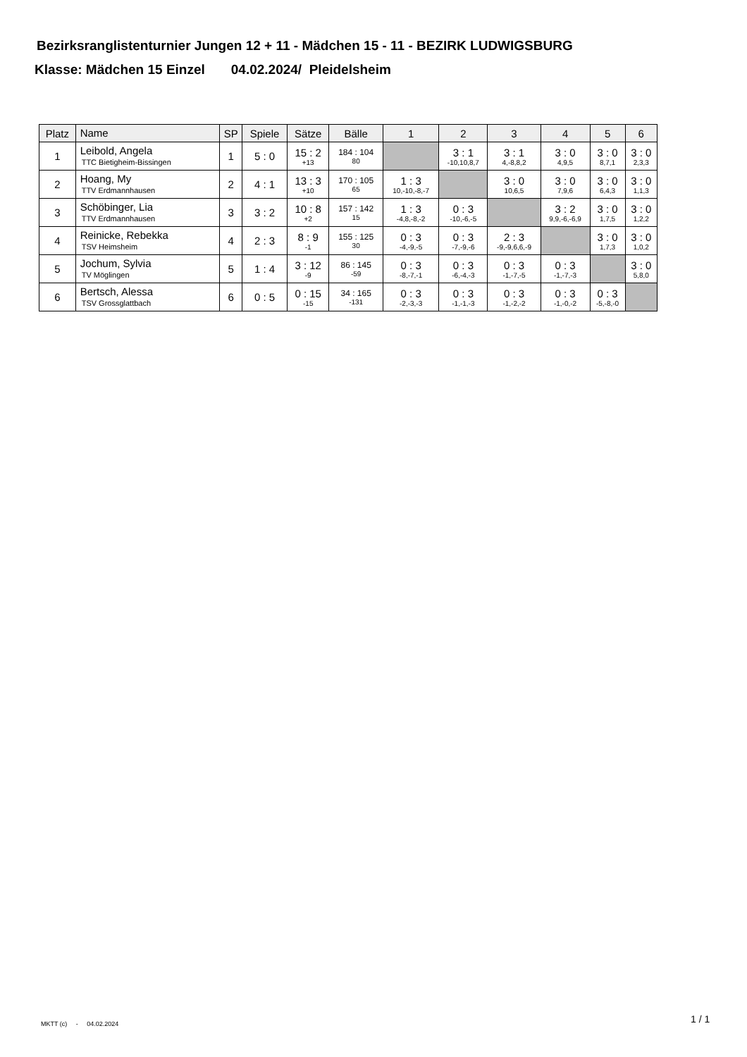Bezirksranglistenturnier Jungen 12 + 11 - Mädchen 15 - 11 - BEZIRK LUDWIGSBURG
Klasse: Mädchen 15 Einzel 04.02.2024/ Pleidelsheim
| Platz | Name | SP | Spiele | Sätze | Bälle | 1 | 2 | 3 | 4 | 5 | 6 |
| --- | --- | --- | --- | --- | --- | --- | --- | --- | --- | --- | --- |
| 1 | Leibold, Angela TTC Bietigheim-Bissingen | 1 | 5 : 0 | 15 : 2 +13 | 184 : 104 80 | | 3 : 1 -10,10,8,7 | 3 : 1 4,-8,8,2 | 3 : 0 4,9,5 | 3 : 0 8,7,1 | 3 : 0 2,3,3 |
| 2 | Hoang, My TTV Erdmannhausen | 2 | 4 : 1 | 13 : 3 +10 | 170 : 105 65 | 1 : 3 10,-10,-8,-7 | | 3 : 0 10,6,5 | 3 : 0 7,9,6 | 3 : 0 6,4,3 | 3 : 0 1,1,3 |
| 3 | Schöbinger, Lia TTV Erdmannhausen | 3 | 3 : 2 | 10 : 8 +2 | 157 : 142 15 | 1 : 3 -4,8,-8,-2 | 0 : 3 -10,-6,-5 | | 3 : 2 9,9,-6,-6,9 | 3 : 0 1,7,5 | 3 : 0 1,2,2 |
| 4 | Reinicke, Rebekka TSV Heimsheim | 4 | 2 : 3 | 8 : 9 -1 | 155 : 125 30 | 0 : 3 -4,-9,-5 | 0 : 3 -7,-9,-6 | 2 : 3 -9,-9,6,6,-9 | | 3 : 0 1,7,3 | 3 : 0 1,0,2 |
| 5 | Jochum, Sylvia TV Möglingen | 5 | 1 : 4 | 3 : 12 -9 | 86 : 145 -59 | 0 : 3 -8,-7,-1 | 0 : 3 -6,-4,-3 | 0 : 3 -1,-7,-5 | 0 : 3 -1,-7,-3 | | 3 : 0 5,8,0 |
| 6 | Bertsch, Alessa TSV Grossglattbach | 6 | 0 : 5 | 0 : 15 -15 | 34 : 165 -131 | 0 : 3 -2,-3,-3 | 0 : 3 -1,-1,-3 | 0 : 3 -1,-2,-2 | 0 : 3 -1,-0,-2 | 0 : 3 -5,-8,-0 | |
MKTT (c) - 04.02.2024 1 / 1